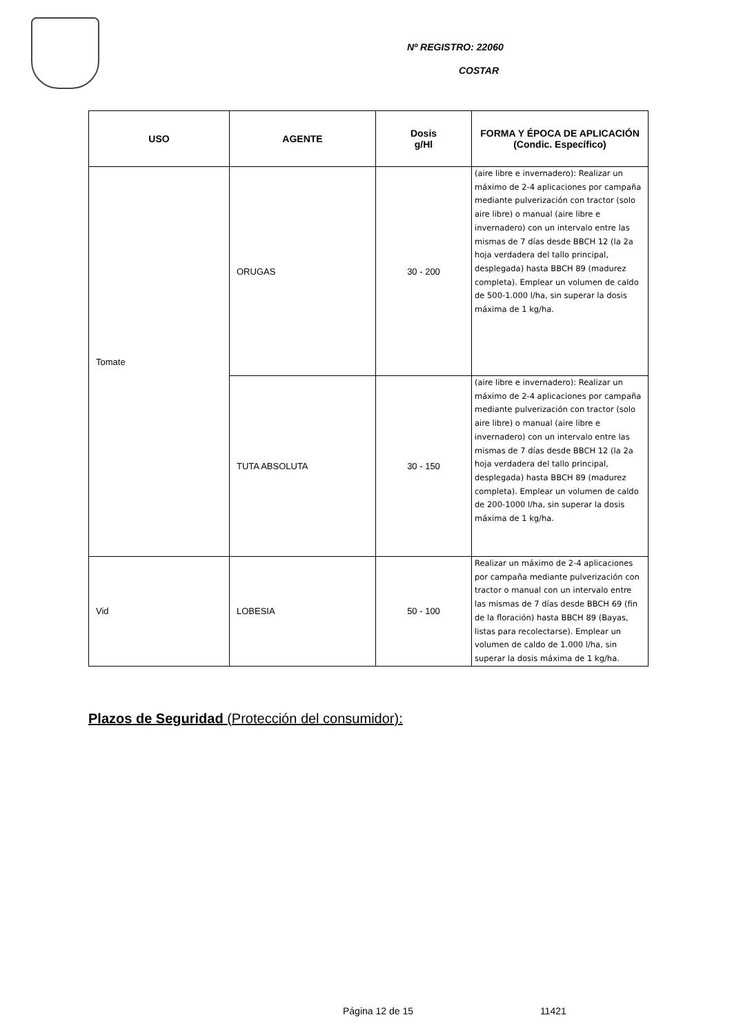Nº REGISTRO: 22060
COSTAR
| USO | AGENTE | Dosis g/Hl | FORMA Y ÉPOCA DE APLICACIÓN (Condic. Específico) |
| --- | --- | --- | --- |
| Tomate | ORUGAS | 30 - 200 | (aire libre e invernadero): Realizar un máximo de 2-4 aplicaciones por campaña mediante pulverización con tractor (solo aire libre) o manual (aire libre e invernadero) con un intervalo entre las mismas de 7 días desde BBCH 12 (la 2a hoja verdadera del tallo principal, desplegada) hasta BBCH 89 (madurez completa). Emplear un volumen de caldo de 500-1.000 l/ha, sin superar la dosis máxima de 1 kg/ha. |
| | TUTA ABSOLUTA | 30 - 150 | (aire libre e invernadero): Realizar un máximo de 2-4 aplicaciones por campaña mediante pulverización con tractor (solo aire libre) o manual (aire libre e invernadero) con un intervalo entre las mismas de 7 días desde BBCH 12 (la 2a hoja verdadera del tallo principal, desplegada) hasta BBCH 89 (madurez completa). Emplear un volumen de caldo de 200-1000 l/ha, sin superar la dosis máxima de 1 kg/ha. |
| Vid | LOBESIA | 50 - 100 | Realizar un máximo de 2-4 aplicaciones por campaña mediante pulverización con tractor o manual con un intervalo entre las mismas de 7 días desde BBCH 69 (fin de la floración) hasta BBCH 89 (Bayas, listas para recolectarse). Emplear un volumen de caldo de 1.000 l/ha, sin superar la dosis máxima de 1 kg/ha. |
Plazos de Seguridad (Protección del consumidor):
Página 12 de 15 11421